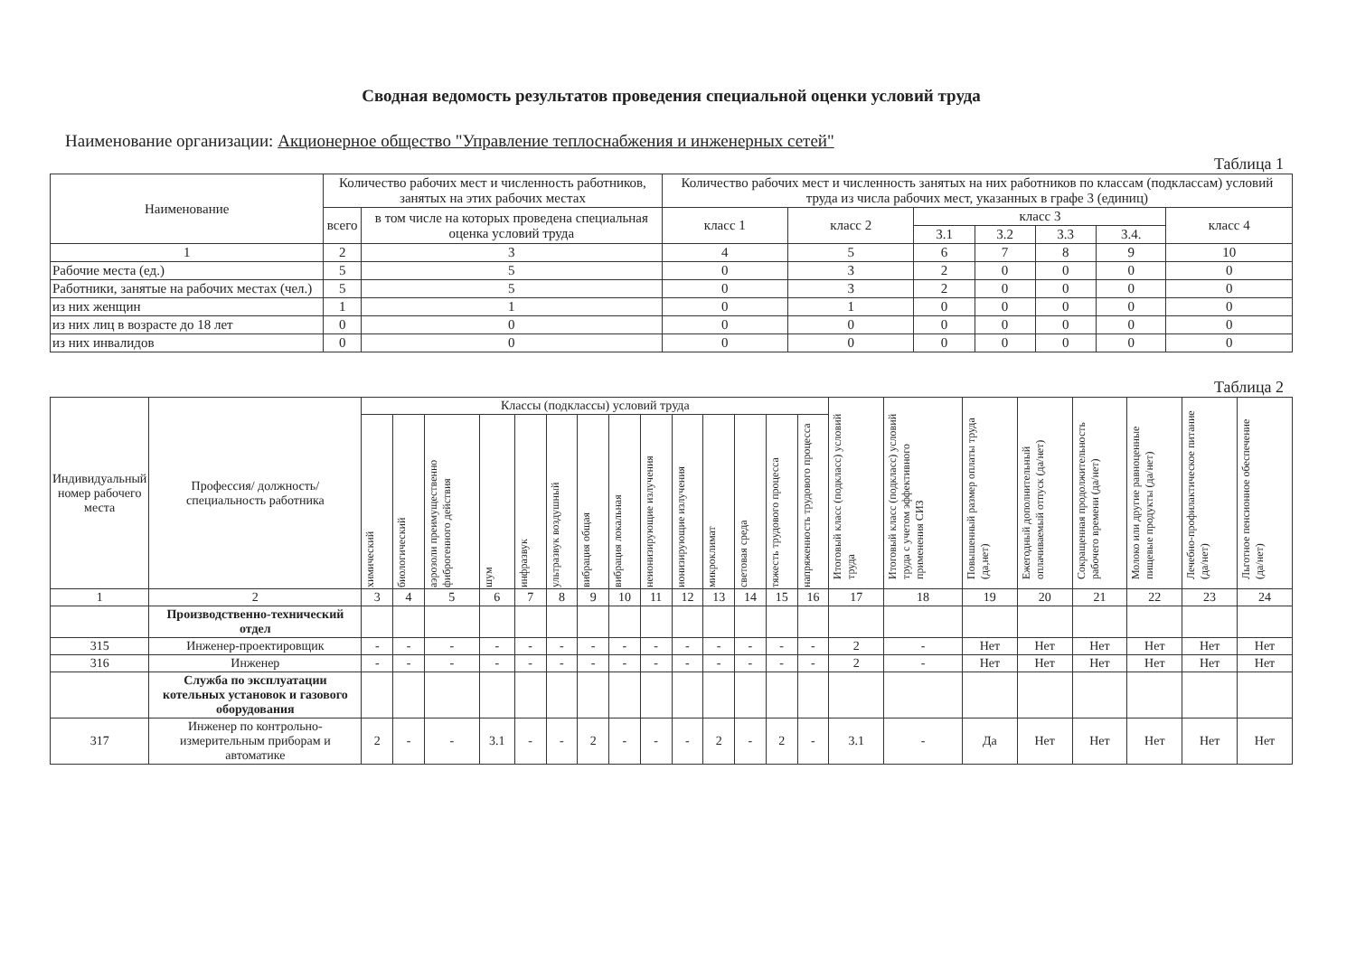Сводная ведомость результатов проведения специальной оценки условий труда
Наименование организации: Акционерное общество "Управление теплоснабжения и инженерных сетей"
Таблица 1
| Наименование | Количество рабочих мест и численность работников, занятых на этих рабочих местах | | Количество рабочих мест и численность занятых на них работников по классам (подклассам) условий труда из числа рабочих мест, указанных в графе 3 (единиц) | | | | | | |
| --- | --- | --- | --- | --- | --- | --- | --- | --- | --- |
| | всего | в том числе на которых проведена специальная оценка условий труда | класс 1 | класс 2 | класс 3 | | | | класс 4 |
| | | | | | 3.1 | 3.2 | 3.3 | 3.4. | |
| 1 | 2 | 3 | 4 | 5 | 6 | 7 | 8 | 9 | 10 |
| Рабочие места (ед.) | 5 | 5 | 0 | 3 | 2 | 0 | 0 | 0 | 0 |
| Работники, занятые на рабочих местах (чел.) | 5 | 5 | 0 | 3 | 2 | 0 | 0 | 0 | 0 |
| из них женщин | 1 | 1 | 0 | 1 | 0 | 0 | 0 | 0 | 0 |
| из них лиц в возрасте до 18 лет | 0 | 0 | 0 | 0 | 0 | 0 | 0 | 0 | 0 |
| из них инвалидов | 0 | 0 | 0 | 0 | 0 | 0 | 0 | 0 | 0 |
Таблица 2
| Индивидуальный номер рабочего места | Профессия/ должность/ специальность работника | Классы (подклассы) условий труда | | | | | | | | | | | | | | Итоговый класс (подкласс) условий труда | Итоговый класс (подкласс) условий труда с учетом эффективного применения СИЗ | Повышенный размер оплаты труда (да,нет) | Ежегодный дополнительный оплачиваемый отпуск (да/нет) | Сокращенная продолжительность рабочего времени (да/нет) | Молоко или другие равноценные пищевые продукты (да/нет) | Лечебно-профилактическое питание (да/нет) | Льготное пенсионное обеспечение (да/нет) |
| --- | --- | --- | --- | --- | --- | --- | --- | --- | --- | --- | --- | --- | --- | --- | --- | --- | --- | --- | --- | --- | --- | --- | --- |
| | | химический | биологический | аэрозоли преимущественно фиброгенного действия | шум | инфразвук | ультразвук воздушный | вибрация общая | вибрация локальная | неионизирующие излучения | ионизирующие излучения | микроклимат | световая среда | тяжесть трудового процесса | напряженность трудового процесса | | | | | | | | |
| 1 | 2 | 3 | 4 | 5 | 6 | 7 | 8 | 9 | 10 | 11 | 12 | 13 | 14 | 15 | 16 | 17 | 18 | 19 | 20 | 21 | 22 | 23 | 24 |
| | Производственно-технический отдел | | | | | | | | | | | | | | | | | | | | | | |
| 315 | Инженер-проектировщик | - | - | - | - | - | - | - | - | - | - | - | - | - | - | 2 | - | Нет | Нет | Нет | Нет | Нет | Нет |
| 316 | Инженер | - | - | - | - | - | - | - | - | - | - | - | - | - | - | 2 | - | Нет | Нет | Нет | Нет | Нет | Нет |
| | Служба по эксплуатации котельных установок и газового оборудования | | | | | | | | | | | | | | | | | | | | | | |
| 317 | Инженер по контрольно-измерительным приборам и автоматике | 2 | - | - | 3.1 | - | - | 2 | - | - | - | 2 | - | 2 | - | 3.1 | - | Да | Нет | Нет | Нет | Нет | Нет |